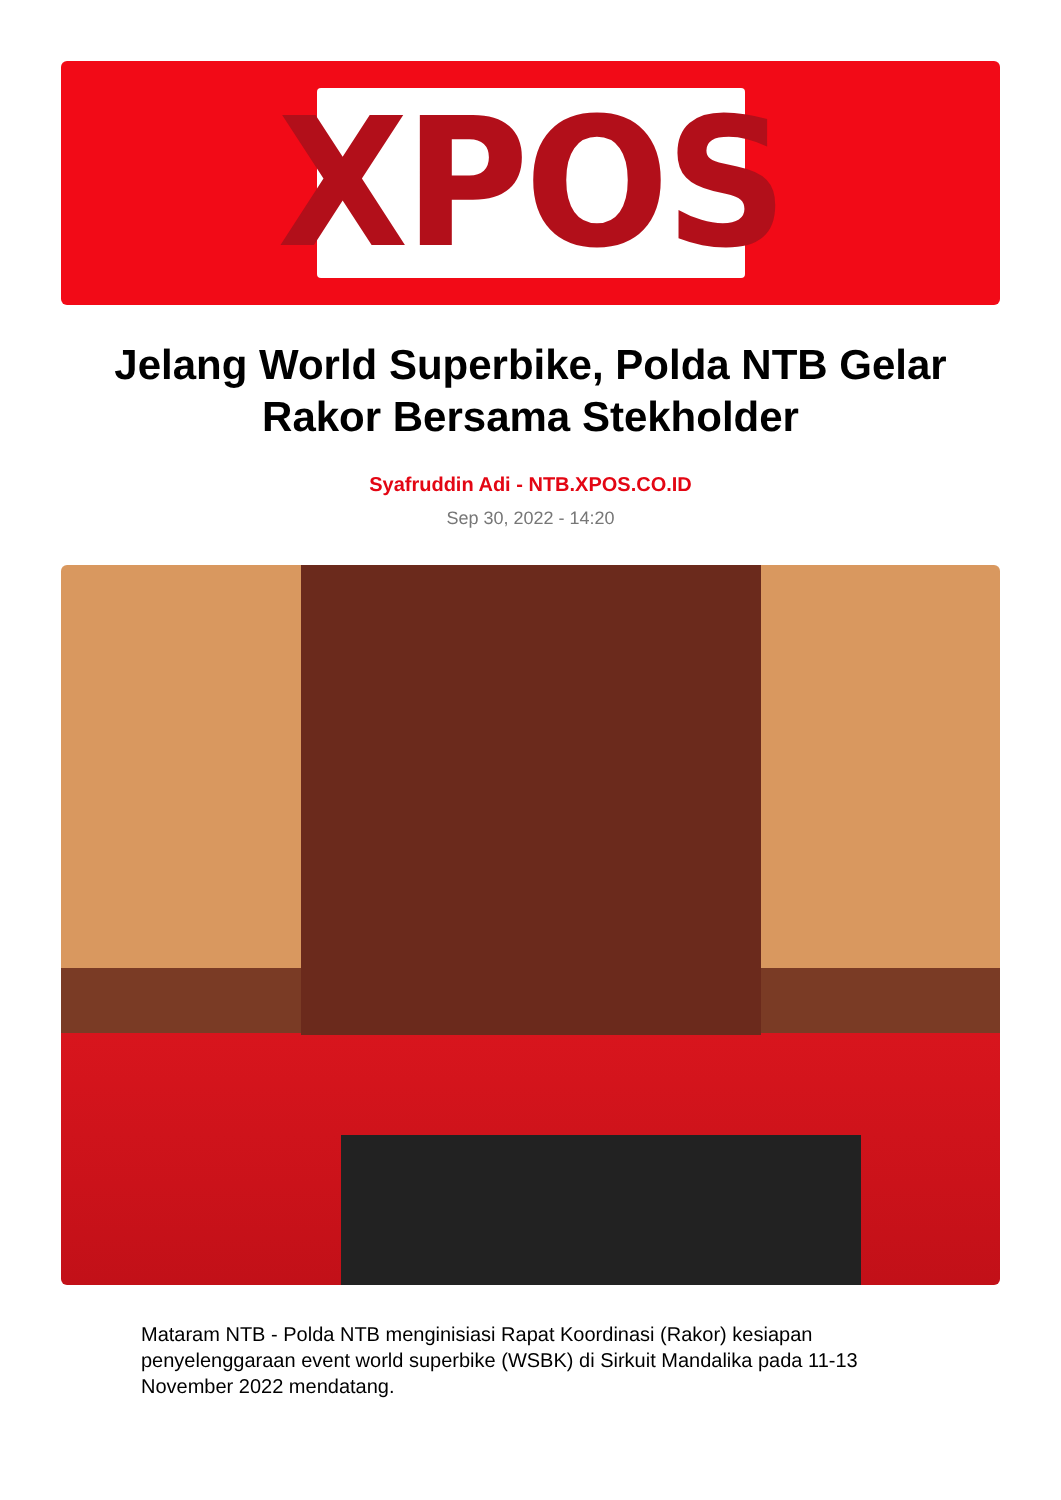XPOS
Jelang World Superbike, Polda NTB Gelar Rakor Bersama Stekholder
Syafruddin Adi - NTB.XPOS.CO.ID
Sep 30, 2022 - 14:20
Mataram NTB - Polda NTB menginisiasi Rapat Koordinasi (Rakor) kesiapan penyelenggaraan event world superbike (WSBK) di Sirkuit Mandalika pada 11-13 November 2022 mendatang.